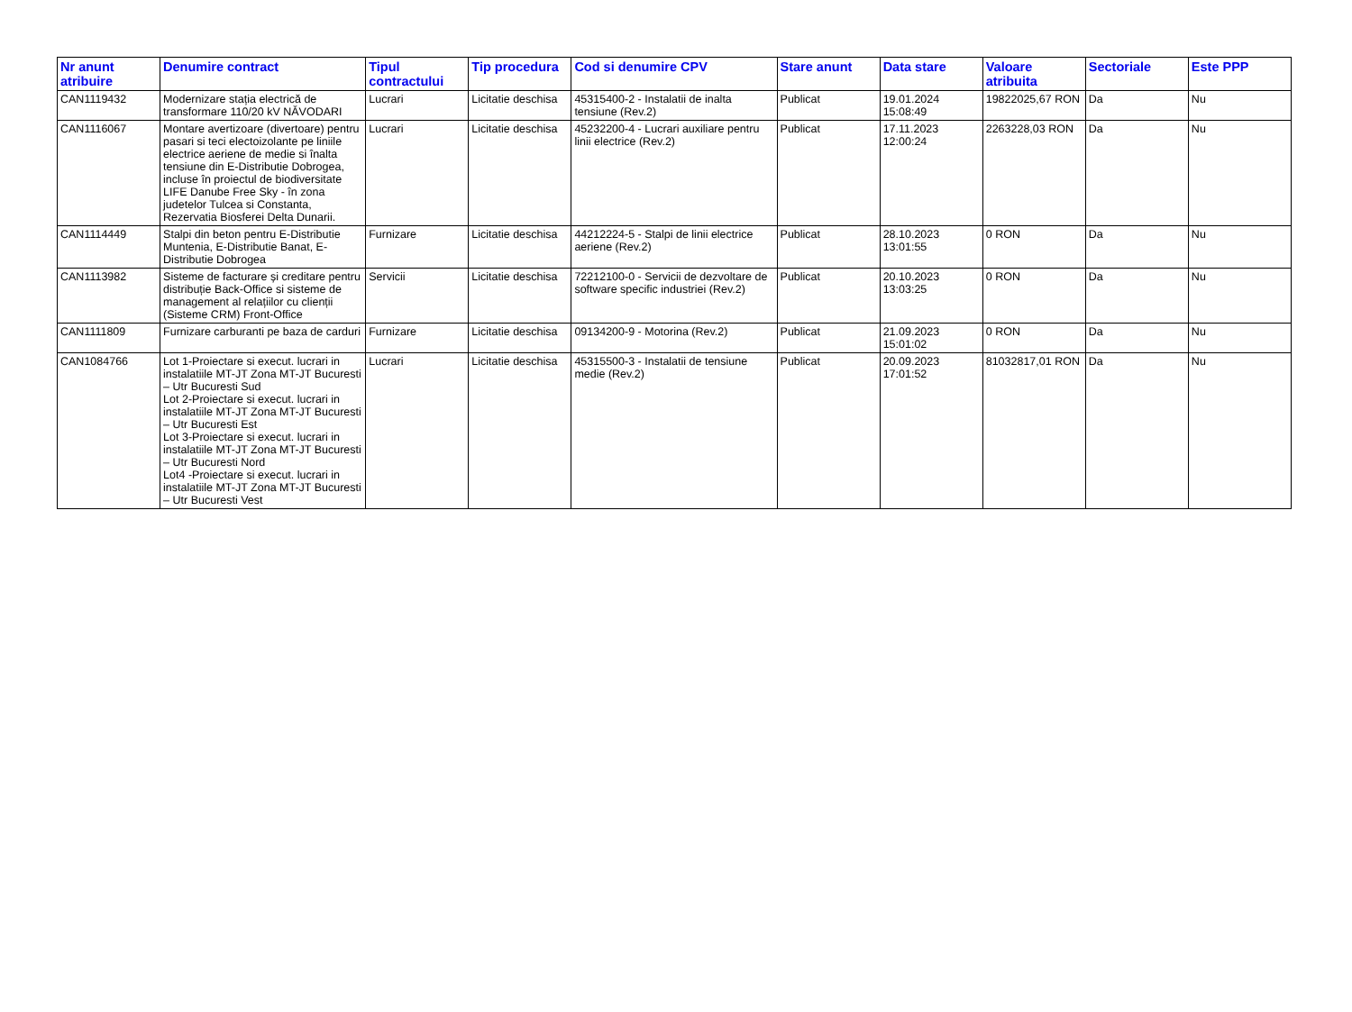| Nr anunt atribuire | Denumire contract | Tipul contractului | Tip procedura | Cod si denumire CPV | Stare anunt | Data stare | Valoare atribuita | Sectoriale | Este PPP |
| --- | --- | --- | --- | --- | --- | --- | --- | --- | --- |
| CAN1119432 | Modernizare stația electrică de transformare 110/20 kV NĂVODARI | Lucrari | Licitatie deschisa | 45315400-2 - Instalatii de inalta tensiune (Rev.2) | Publicat | 19.01.2024 15:08:49 | 19822025,67 RON | Da | Nu |
| CAN1116067 | Montare avertizoare (divertoare) pentru pasari si teci electoizolante pe liniile electrice aeriene de medie si înalta tensiune din E-Distributie Dobrogea, incluse în proiectul de biodiversitate LIFE Danube Free Sky - în zona judetelor Tulcea si Constanta, Rezervatia Biosferei Delta Dunarii. | Lucrari | Licitatie deschisa | 45232200-4 - Lucrari auxiliare pentru linii electrice (Rev.2) | Publicat | 17.11.2023 12:00:24 | 2263228,03 RON | Da | Nu |
| CAN1114449 | Stalpi din beton pentru E-Distributie Muntenia, E-Distributie Banat, E-Distributie Dobrogea | Furnizare | Licitatie deschisa | 44212224-5 - Stalpi de linii electrice aeriene (Rev.2) | Publicat | 28.10.2023 13:01:55 | 0 RON | Da | Nu |
| CAN1113982 | Sisteme de facturare și creditare pentru distribuție Back-Office si sisteme de management al relațiilor cu clienții (Sisteme CRM) Front-Office | Servicii | Licitatie deschisa | 72212100-0 - Servicii de dezvoltare de software specific industriei (Rev.2) | Publicat | 20.10.2023 13:03:25 | 0 RON | Da | Nu |
| CAN1111809 | Furnizare carburanti pe baza de carduri | Furnizare | Licitatie deschisa | 09134200-9 - Motorina (Rev.2) | Publicat | 21.09.2023 15:01:02 | 0 RON | Da | Nu |
| CAN1084766 | Lot 1-Proiectare si execut. lucrari in instalatiile MT-JT Zona MT-JT Bucuresti – Utr Bucuresti Sud Lot 2-Proiectare si execut. lucrari in instalatiile MT-JT Zona MT-JT Bucuresti – Utr Bucuresti Est Lot 3-Proiectare si execut. lucrari in instalatiile MT-JT Zona MT-JT Bucuresti – Utr Bucuresti Nord Lot4 -Proiectare si execut. lucrari in instalatiile MT-JT Zona MT-JT Bucuresti – Utr Bucuresti Vest | Lucrari | Licitatie deschisa | 45315500-3 - Instalatii de tensiune medie (Rev.2) | Publicat | 20.09.2023 17:01:52 | 81032817,01 RON | Da | Nu |